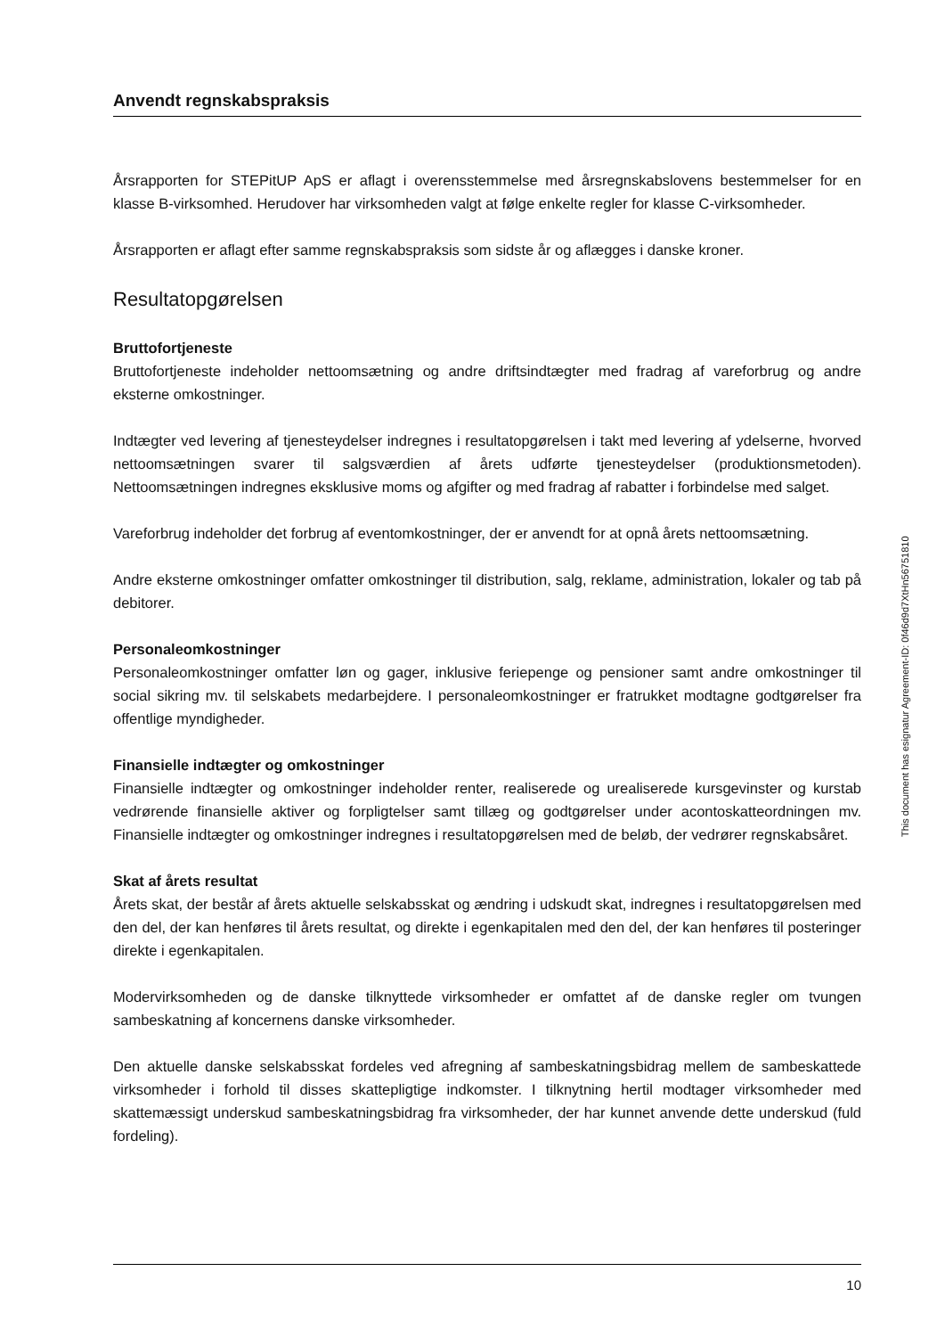Anvendt regnskabspraksis
Årsrapporten for STEPitUP ApS er aflagt i overensstemmelse med årsregnskabslovens bestemmelser for en klasse B-virksomhed. Herudover har virksomheden valgt at følge enkelte regler for klasse C-virksomheder.
Årsrapporten er aflagt efter samme regnskabspraksis som sidste år og aflægges i danske kroner.
Resultatopgørelsen
Bruttofortjeneste
Bruttofortjeneste indeholder nettoomsætning og andre driftsindtægter med fradrag af vareforbrug og andre eksterne omkostninger.
Indtægter ved levering af tjenesteydelser indregnes i resultatopgørelsen i takt med levering af ydelserne, hvorved nettoomsætningen svarer til salgsværdien af årets udførte tjenesteydelser (produktionsmetoden). Nettoomsætningen indregnes eksklusive moms og afgifter og med fradrag af rabatter i forbindelse med salget.
Vareforbrug indeholder det forbrug af eventomkostninger, der er anvendt for at opnå årets nettoomsætning.
Andre eksterne omkostninger omfatter omkostninger til distribution, salg, reklame, administration, lokaler og tab på debitorer.
Personaleomkostninger
Personaleomkostninger omfatter løn og gager, inklusive feriepenge og pensioner samt andre omkostninger til social sikring mv. til selskabets medarbejdere. I personaleomkostninger er fratrukket modtagne godtgørelser fra offentlige myndigheder.
Finansielle indtægter og omkostninger
Finansielle indtægter og omkostninger indeholder renter, realiserede og urealiserede kursgevinster og kurstab vedrørende finansielle aktiver og forpligtelser samt tillæg og godtgørelser under acontoskatteordningen mv. Finansielle indtægter og omkostninger indregnes i resultatopgørelsen med de beløb, der vedrører regnskabsåret.
Skat af årets resultat
Årets skat, der består af årets aktuelle selskabsskat og ændring i udskudt skat, indregnes i resultatopgørelsen med den del, der kan henføres til årets resultat, og direkte i egenkapitalen med den del, der kan henføres til posteringer direkte i egenkapitalen.
Modervirksomheden og de danske tilknyttede virksomheder er omfattet af de danske regler om tvungen sambeskatning af koncernens danske virksomheder.
Den aktuelle danske selskabsskat fordeles ved afregning af sambeskatningsbidrag mellem de sambeskattede virksomheder i forhold til disses skattepligtige indkomster. I tilknytning hertil modtager virksomheder med skattemæssigt underskud sambeskatningsbidrag fra virksomheder, der har kunnet anvende dette underskud (fuld fordeling).
This document has esignatur Agreement-ID: 0f46d9d7XtHn56751810
10